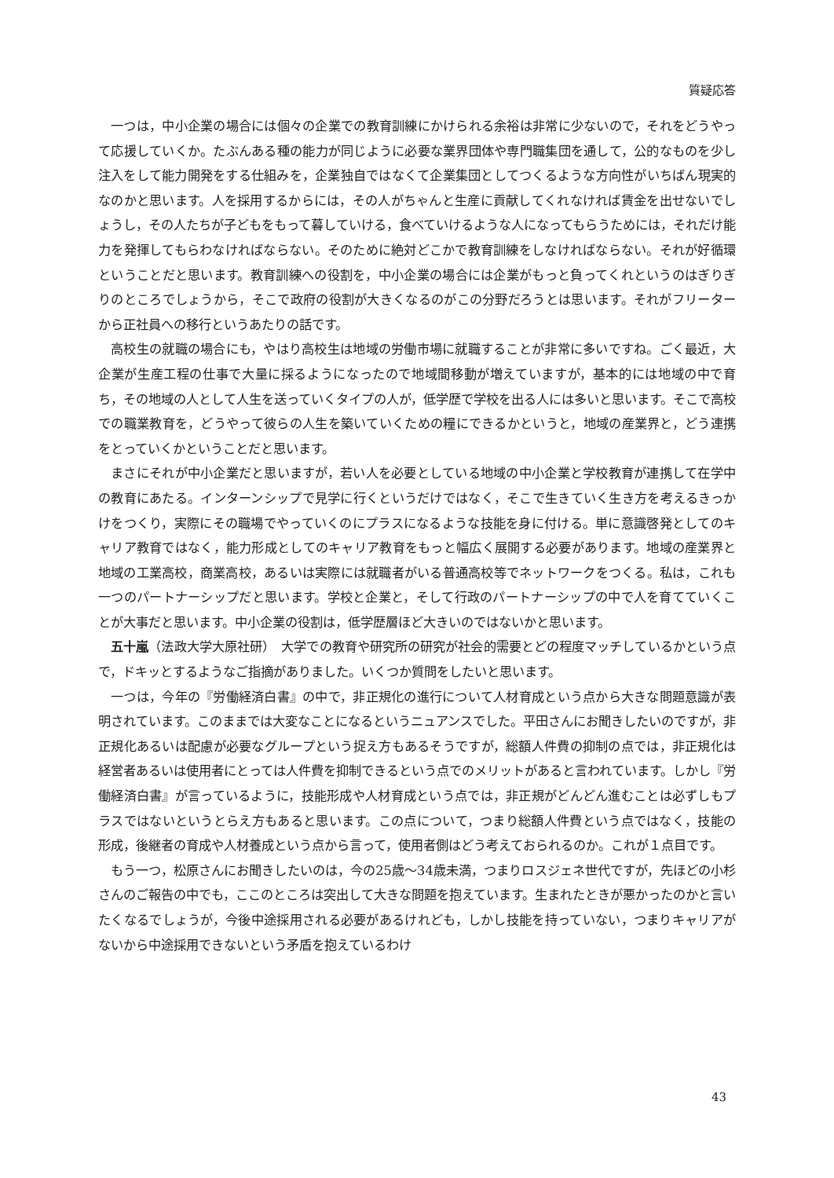質疑応答
一つは，中小企業の場合には個々の企業での教育訓練にかけられる余裕は非常に少ないので，それをどうやって応援していくか。たぶんある種の能力が同じように必要な業界団体や専門職集団を通して，公的なものを少し注入をして能力開発をする仕組みを，企業独自ではなくて企業集団としてつくるような方向性がいちばん現実的なのかと思います。人を採用するからには，その人がちゃんと生産に貢献してくれなければ賃金を出せないでしょうし，その人たちが子どもをもって暮していける，食べていけるような人になってもらうためには，それだけ能力を発揮してもらわなければならない。そのために絶対どこかで教育訓練をしなければならない。それが好循環ということだと思います。教育訓練への役割を，中小企業の場合には企業がもっと負ってくれというのはぎりぎりのところでしょうから，そこで政府の役割が大きくなるのがこの分野だろうとは思います。それがフリーターから正社員への移行というあたりの話です。
高校生の就職の場合にも，やはり高校生は地域の労働市場に就職することが非常に多いですね。ごく最近，大企業が生産工程の仕事で大量に採るようになったので地域間移動が増えていますが，基本的には地域の中で育ち，その地域の人として人生を送っていくタイプの人が，低学歴で学校を出る人には多いと思います。そこで高校での職業教育を，どうやって彼らの人生を築いていくための糧にできるかというと，地域の産業界と，どう連携をとっていくかということだと思います。
まさにそれが中小企業だと思いますが，若い人を必要としている地域の中小企業と学校教育が連携して在学中の教育にあたる。インターンシップで見学に行くというだけではなく，そこで生きていく生き方を考えるきっかけをつくり，実際にその職場でやっていくのにプラスになるような技能を身に付ける。単に意識啓発としてのキャリア教育ではなく，能力形成としてのキャリア教育をもっと幅広く展開する必要があります。地域の産業界と地域の工業高校，商業高校，あるいは実際には就職者がいる普通高校等でネットワークをつくる。私は，これも一つのパートナーシップだと思います。学校と企業と，そして行政のパートナーシップの中で人を育てていくことが大事だと思います。中小企業の役割は，低学歴層ほど大きいのではないかと思います。
五十嵐（法政大学大原社研）　大学での教育や研究所の研究が社会的需要とどの程度マッチしているかという点で，ドキッとするようなご指摘がありました。いくつか質問をしたいと思います。
一つは，今年の『労働経済白書』の中で，非正規化の進行について人材育成という点から大きな問題意識が表明されています。このままでは大変なことになるというニュアンスでした。平田さんにお聞きしたいのですが，非正規化あるいは配慮が必要なグループという捉え方もあるそうですが，総額人件費の抑制の点では，非正規化は経営者あるいは使用者にとっては人件費を抑制できるという点でのメリットがあると言われています。しかし『労働経済白書』が言っているように，技能形成や人材育成という点では，非正規がどんどん進むことは必ずしもプラスではないというとらえ方もあると思います。この点について，つまり総額人件費という点ではなく，技能の形成，後継者の育成や人材養成という点から言って，使用者側はどう考えておられるのか。これが１点目です。
もう一つ，松原さんにお聞きしたいのは，今の25歳～34歳未満，つまりロスジェネ世代ですが，先ほどの小杉さんのご報告の中でも，ここのところは突出して大きな問題を抱えています。生まれたときが悪かったのかと言いたくなるでしょうが，今後中途採用される必要があるけれども，しかし技能を持っていない，つまりキャリアがないから中途採用できないという矛盾を抱えているわけ
43